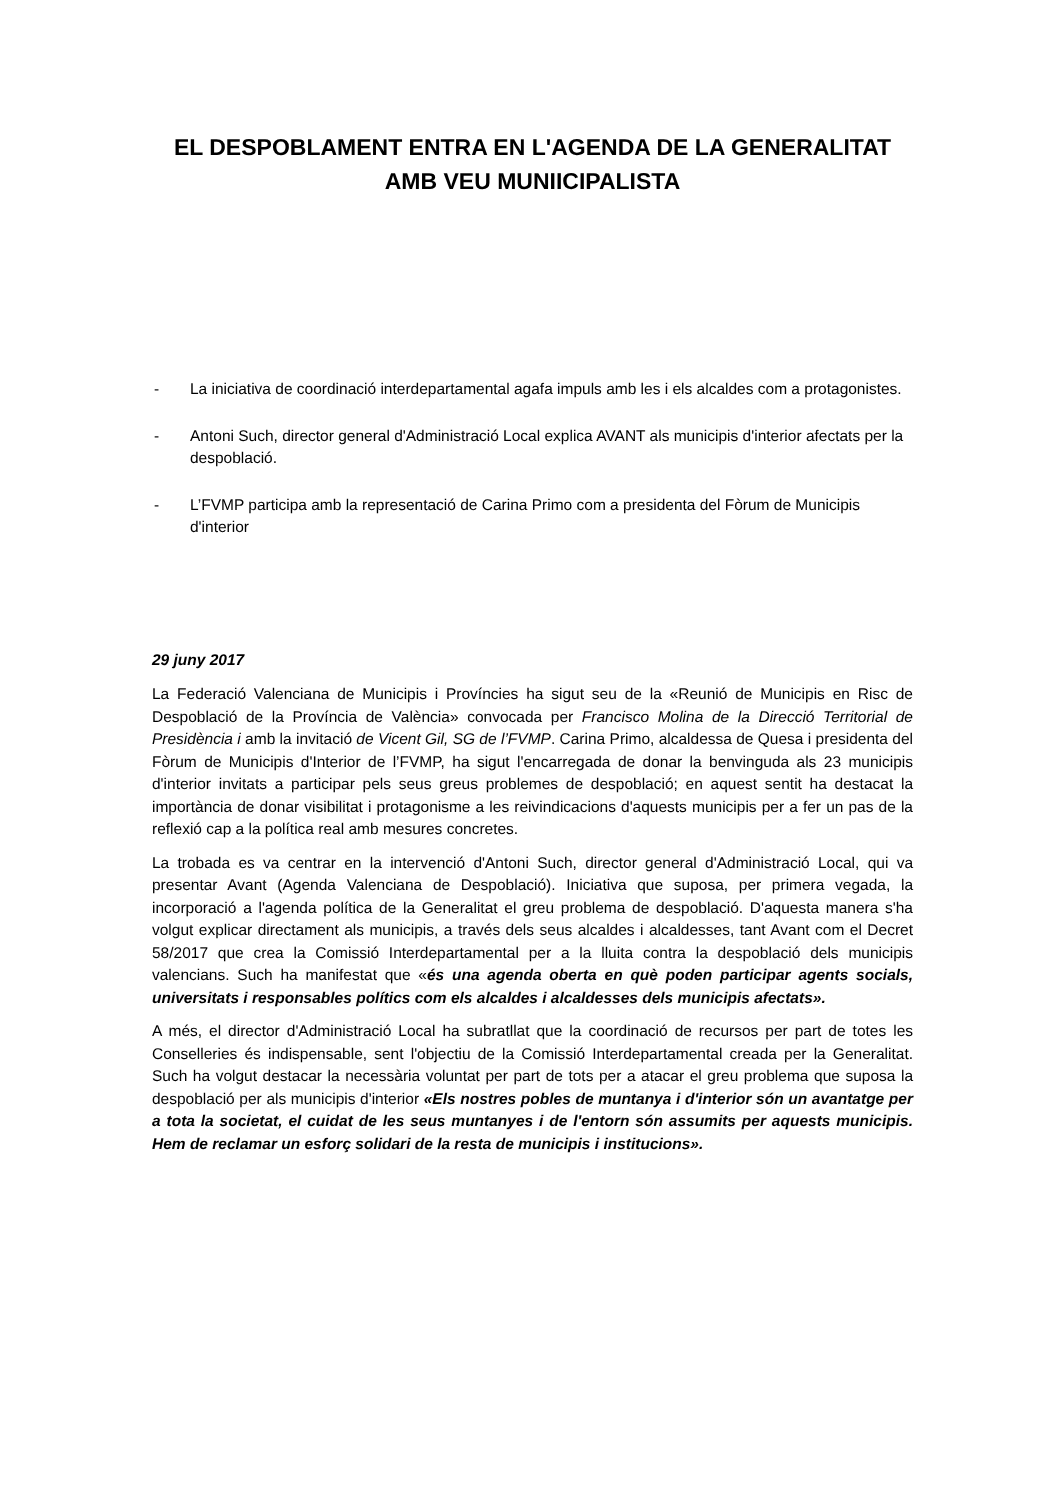EL DESPOBLAMENT ENTRA EN L'AGENDA DE LA GENERALITAT
AMB VEU MUNIICIPALISTA
- La iniciativa de coordinació interdepartamental agafa impuls amb les i els alcaldes com a protagonistes.
- Antoni Such, director general d'Administració Local explica AVANT als municipis d'interior afectats per la despoblació.
- L’FVMP participa amb la representació de Carina Primo com a presidenta del Fòrum de Municipis d'interior
29 juny 2017
La Federació Valenciana de Municipis i Províncies ha sigut seu de la «Reunió de Municipis en Risc de Despoblació de la Província de València» convocada per Francisco Molina de la Direcció Territorial de Presidència i amb la invitació de Vicent Gil, SG de l’FVMP. Carina Primo, alcaldessa de Quesa i presidenta del Fòrum de Municipis d'Interior de l’FVMP, ha sigut l'encarregada de donar la benvinguda als 23 municipis d'interior invitats a participar pels seus greus problemes de despoblació; en aquest sentit ha destacat la importància de donar visibilitat i protagonisme a les reivindicacions d'aquests municipis per a fer un pas de la reflexió cap a la política real amb mesures concretes.
La trobada es va centrar en la intervenció d'Antoni Such, director general d'Administració Local, qui va presentar Avant (Agenda Valenciana de Despoblació). Iniciativa que suposa, per primera vegada, la incorporació a l'agenda política de la Generalitat el greu problema de despoblació. D'aquesta manera s'ha volgut explicar directament als municipis, a través dels seus alcaldes i alcaldesses, tant Avant com el Decret 58/2017 que crea la Comissió Interdepartamental per a la lluita contra la despoblació dels municipis valencians. Such ha manifestat que «és una agenda oberta en què poden participar agents socials, universitats i responsables polítics com els alcaldes i alcaldesses dels municipis afectats».
A més, el director d'Administració Local ha subratllat que la coordinació de recursos per part de totes les Conselleries és indispensable, sent l'objectiu de la Comissió Interdepartamental creada per la Generalitat. Such ha volgut destacar la necessària voluntat per part de tots per a atacar el greu problema que suposa la despoblació per als municipis d'interior «Els nostres pobles de muntanya i d'interior són un avantatge per a tota la societat, el cuidat de les seus muntanyes i de l'entorn són assumits per aquests municipis. Hem de reclamar un esforç solidari de la resta de municipis i institucions».